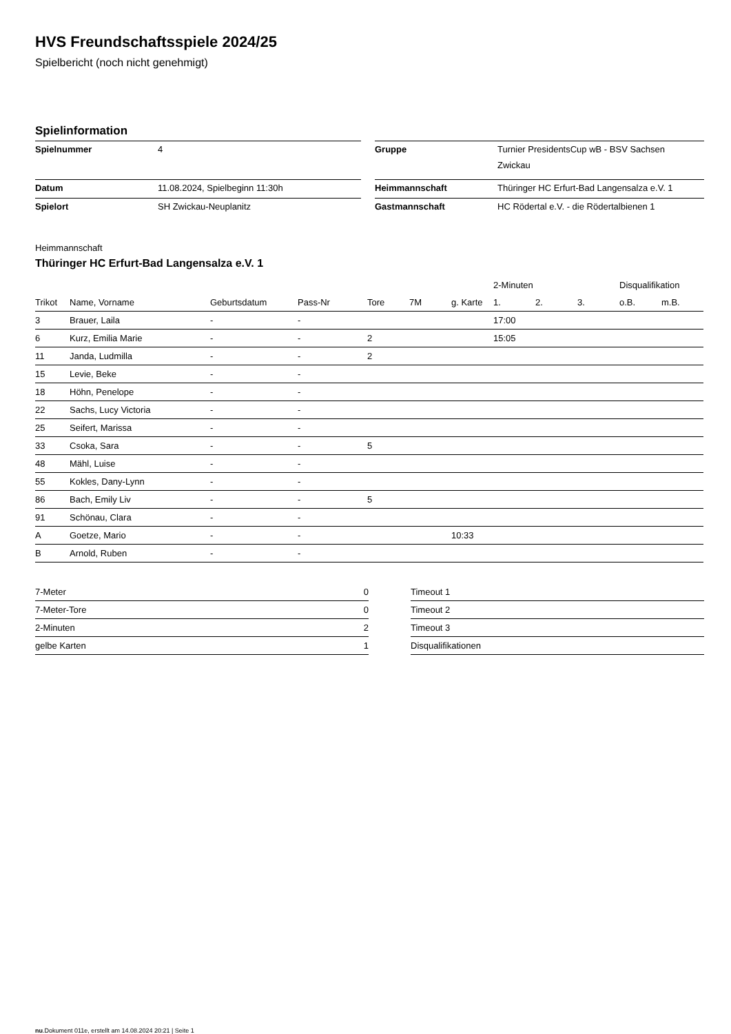HVS Freundschaftsspiele 2024/25
Spielbericht (noch nicht genehmigt)
Spielinformation
| Spielnummer | 4 | | Gruppe | Turnier PresidentsCup wB - BSV Sachsen Zwickau |
| Datum | 11.08.2024, Spielbeginn 11:30h | | Heimmannschaft | Thüringer HC Erfurt-Bad Langensalza e.V. 1 |
| Spielort | SH Zwickau-Neuplanitz | | Gastmannschaft | HC Rödertal e.V. - die Rödertalbienen 1 |
Heimmannschaft
Thüringer HC Erfurt-Bad Langensalza e.V. 1
| | | | | | | | 2-Minuten | | | Disqualifikation | |
| --- | --- | --- | --- | --- | --- | --- | --- | --- | --- | --- | --- |
| Trikot | Name, Vorname | Geburtsdatum | Pass-Nr | Tore | 7M | g. Karte | 1. | 2. | 3. | o.B. | m.B. |
| 3 | Brauer, Laila | - | - | | | | 17:00 | | | | |
| 6 | Kurz, Emilia Marie | - | - | 2 | | | 15:05 | | | | |
| 11 | Janda, Ludmilla | - | - | 2 | | | | | | | |
| 15 | Levie, Beke | - | - | | | | | | | | |
| 18 | Höhn, Penelope | - | - | | | | | | | | |
| 22 | Sachs, Lucy Victoria | - | - | | | | | | | | |
| 25 | Seifert, Marissa | - | - | | | | | | | | |
| 33 | Csoka, Sara | - | - | 5 | | | | | | | |
| 48 | Mähl, Luise | - | - | | | | | | | | |
| 55 | Kokles, Dany-Lynn | - | - | | | | | | | | |
| 86 | Bach, Emily Liv | - | - | 5 | | | | | | | |
| 91 | Schönau, Clara | - | - | | | | | | | | |
| A | Goetze, Mario | - | - | | | 10:33 | | | | | |
| B | Arnold, Ruben | - | - | | | | | | | | |
| 7-Meter | 0 |
| 7-Meter-Tore | 0 |
| 2-Minuten | 2 |
| gelbe Karten | 1 |
| Timeout 1 |
| Timeout 2 |
| Timeout 3 |
| Disqualifikationen |
nu.Dokument 011e, erstellt am 14.08.2024 20:21 | Seite 1